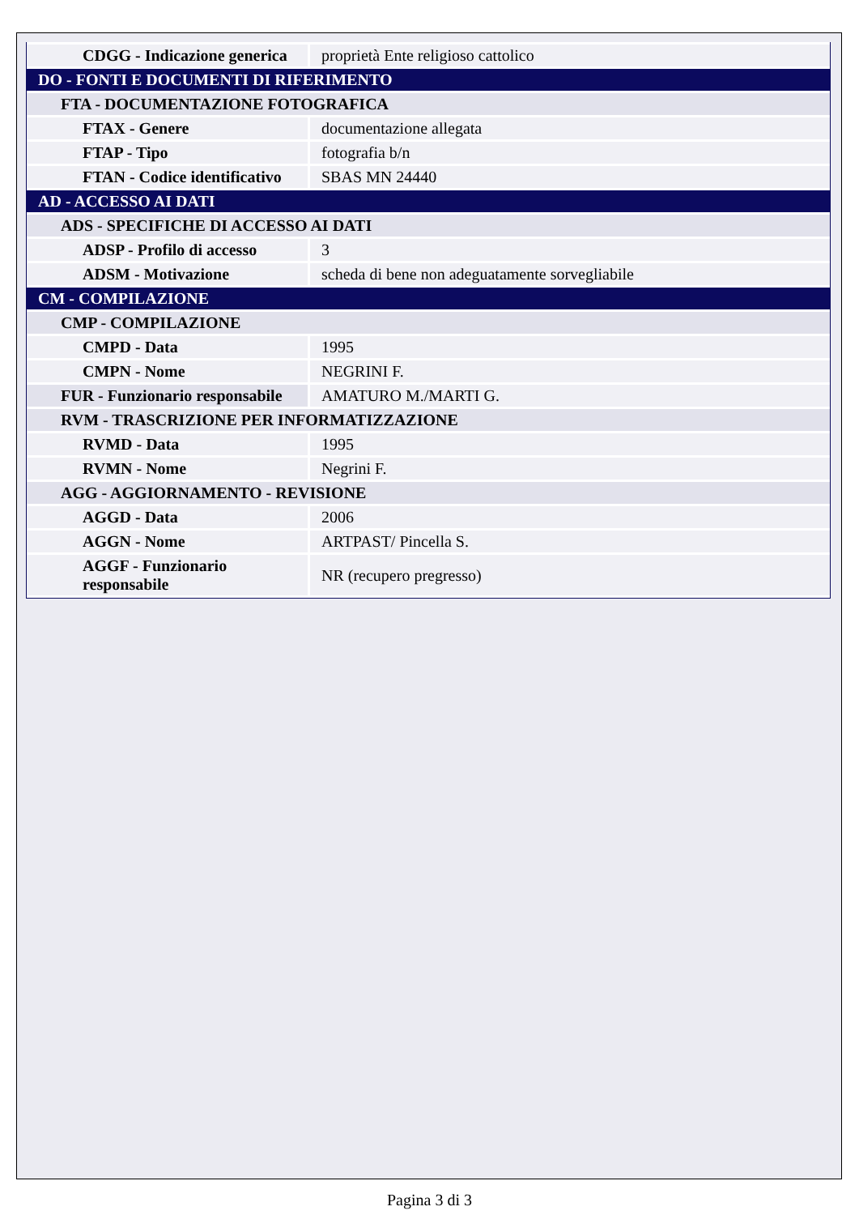| CDGG - Indicazione generica | proprietà Ente religioso cattolico |
| DO - FONTI E DOCUMENTI DI RIFERIMENTO | |
| FTA - DOCUMENTAZIONE FOTOGRAFICA | |
| FTAX - Genere | documentazione allegata |
| FTAP - Tipo | fotografia b/n |
| FTAN - Codice identificativo | SBAS MN 24440 |
| AD - ACCESSO AI DATI | |
| ADS - SPECIFICHE DI ACCESSO AI DATI | |
| ADSP - Profilo di accesso | 3 |
| ADSM - Motivazione | scheda di bene non adeguatamente sorvegliabile |
| CM - COMPILAZIONE | |
| CMP - COMPILAZIONE | |
| CMPD - Data | 1995 |
| CMPN - Nome | NEGRINI F. |
| FUR - Funzionario responsabile | AMATURO M./MARTI G. |
| RVM - TRASCRIZIONE PER INFORMATIZZAZIONE | |
| RVMD - Data | 1995 |
| RVMN - Nome | Negrini F. |
| AGG - AGGIORNAMENTO - REVISIONE | |
| AGGD - Data | 2006 |
| AGGN - Nome | ARTPAST/ Pincella S. |
| AGGF - Funzionario responsabile | NR (recupero pregresso) |
Pagina 3 di 3